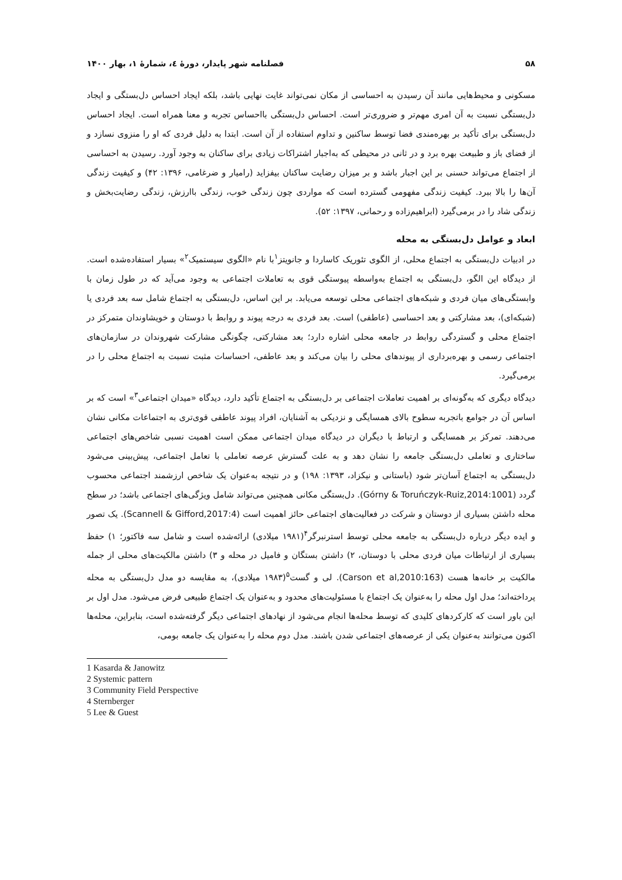۵۸ فصلنامه شهر پایدار، دورۀ ٤، شمارۀ ۱، بهار ۱۴۰۰
مسکونی و محیط‌هایی مانند آن رسیدن به احساسی از مکان نمی‌تواند غایت نهایی باشد، بلکه ایجاد احساس دل‌بستگی و ایجاد دل‌بستگی نسبت به آن امری مهم‌تر و ضروری‌تر است. احساس دل‌بستگی بااحساس تجربه و معنا همراه است. ایجاد احساس دل‌بستگی برای تأکید بر بهره‌مندی فضا توسط ساکنین و تداوم استفاده از آن است. ابتدا به دلیل فردی که او را منزوی نسازد و از فضای باز و طبیعت بهره برد و در ثانی در محیطی که به‌اجبار اشتراکات زیادی برای ساکنان به وجود آورد. رسیدن به احساسی از اجتماع می‌تواند حسنی بر این اجبار باشد و بر میزان رضایت ساکنان بیفزاید (رامیار و ضرغامی، ۱۳۹۶: ۴۲) و کیفیت زندگی آن‌ها را بالا ببرد. کیفیت زندگی مفهومی گسترده است که مواردی چون زندگی خوب، زندگی باارزش، زندگی رضایت‌بخش و زندگی شاد را در برمی‌گیرد (ابراهیم‌زاده و رحمانی، ۱۳۹۷: ۵۲).
ابعاد و عوامل دل‌بستگی به محله
در ادبیات دل‌بستگی به اجتماع محلی، از الگوی تئوریک کاساردا و جانویتز<sup>۱</sup>با نام «الگوی سیستمیک<sup>۲</sup>» بسیار استفاده‌شده است. از دیدگاه این الگو، دل‌بستگی به اجتماع به‌واسطه پیوستگی قوی به تعاملات اجتماعی به وجود می‌آید که در طول زمان با وابستگی‌های میان فردی و شبکه‌های اجتماعی محلی توسعه می‌یابد. بر این اساس، دل‌بستگی به اجتماع شامل سه بعد فردی یا (شبکه‌ای)، بعد مشارکتی و بعد احساسی (عاطفی) است. بعد فردی به درجه پیوند و روابط با دوستان و خویشاوندان متمرکز در اجتماع محلی و گستردگی روابط در جامعه محلی اشاره دارد؛ بعد مشارکتی، چگونگی مشارکت شهروندان در سازمان‌های اجتماعی رسمی و بهره‌برداری از پیوندهای محلی را بیان می‌کند و بعد عاطفی، احساسات مثبت نسبت به اجتماع محلی را در برمی‌گیرد.
دیدگاه دیگری که به‌گونه‌ای بر اهمیت تعاملات اجتماعی بر دل‌بستگی به اجتماع تأکید دارد، دیدگاه «میدان اجتماعی<sup>۳</sup>» است که بر اساس آن در جوامع باتجربه سطوح بالای همسایگی و نزدیکی به آشنایان، افراد پیوند عاطفی قوی‌تری به اجتماعات مکانی نشان می‌دهند. تمرکز بر همسایگی و ارتباط با دیگران در دیدگاه میدان اجتماعی ممکن است اهمیت نسبی شاخص‌های اجتماعی ساختاری و تعاملی دل‌بستگی جامعه را نشان دهد و به علت گسترش عرصه تعاملی با تعامل اجتماعی، پیش‌بینی می‌شود دل‌بستگی به اجتماع آسان‌تر شود (باستانی و نیکزاد، ۱۳۹۳: ۱۹۸) و در نتیجه به‌عنوان یک شاخص ارزشمند اجتماعی محسوب گردد (Górny & Toruńczyk-Ruiz,2014:1001). دل‌بستگی مکانی همچنین می‌تواند شامل ویژگی‌های اجتماعی باشد؛ در سطح محله داشتن بسیاری از دوستان و شرکت در فعالیت‌های اجتماعی حائز اهمیت است (Scannell & Gifford,2017:4). یک تصور و ایده دیگر درباره دل‌بستگی به جامعه محلی توسط استرنبرگر<sup>۴</sup>(۱۹۸۱ میلادی) ارائه‌شده است و شامل سه فاکتور؛ ۱) حفظ بسیاری از ارتباطات میان فردی محلی با دوستان، ۲) داشتن بستگان و فامیل در محله و ۳) داشتن مالکیت‌های محلی از جمله مالکیت بر خانه‌ها هست (Carson et al,2010:163). لی و گست<sup>۵</sup>(۱۹۸۳ میلادی)، به مقایسه دو مدل دل‌بستگی به محله پرداخته‌اند؛ مدل اول محله را به‌عنوان یک اجتماع با مسئولیت‌های محدود و به‌عنوان یک اجتماع طبیعی فرض می‌شود. مدل اول بر این باور است که کارکردهای کلیدی که توسط محله‌ها انجام می‌شود از نهادهای اجتماعی دیگر گرفته‌شده است، بنابراین، محله‌ها اکنون می‌توانند به‌عنوان یکی از عرصه‌های اجتماعی شدن باشند. مدل دوم محله را به‌عنوان یک جامعه بومی،
1 Kasarda & Janowitz
2 Systemic pattern
3 Community Field Perspective
4 Sternberger
5 Lee & Guest